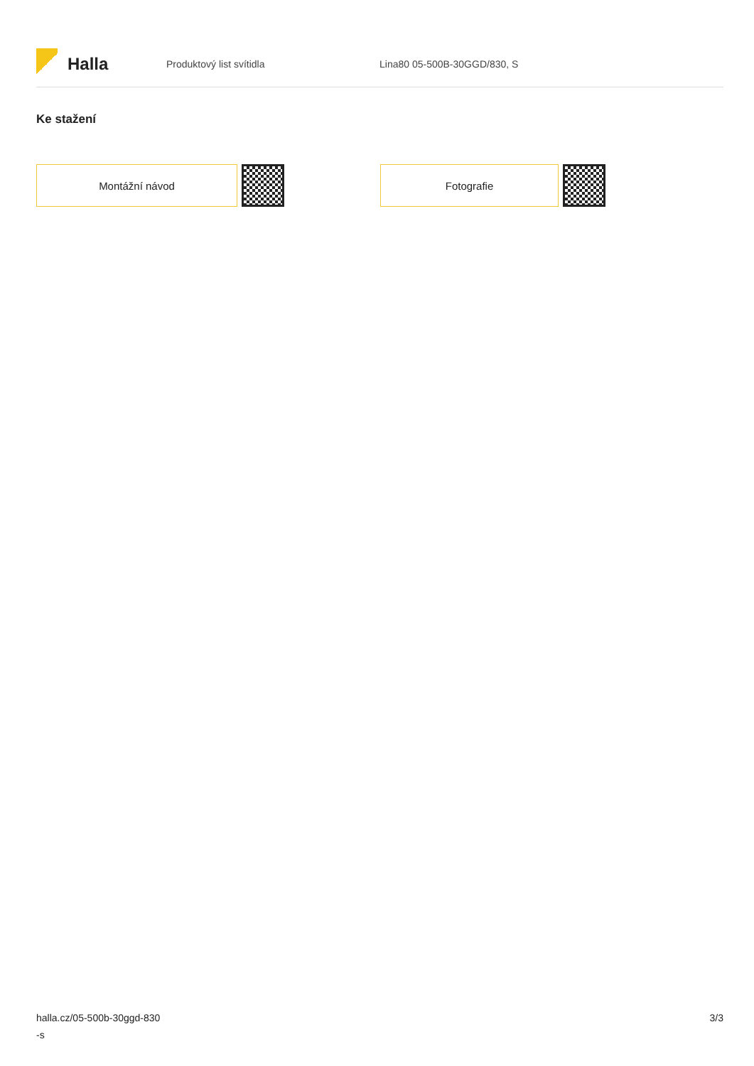Halla
Produktový list svítidla Lina80 05-500B-30GGD/830, S
Ke stažení
Montážní návod Fotografie
halla.cz/05-500b-30ggd-830
-s
3/3